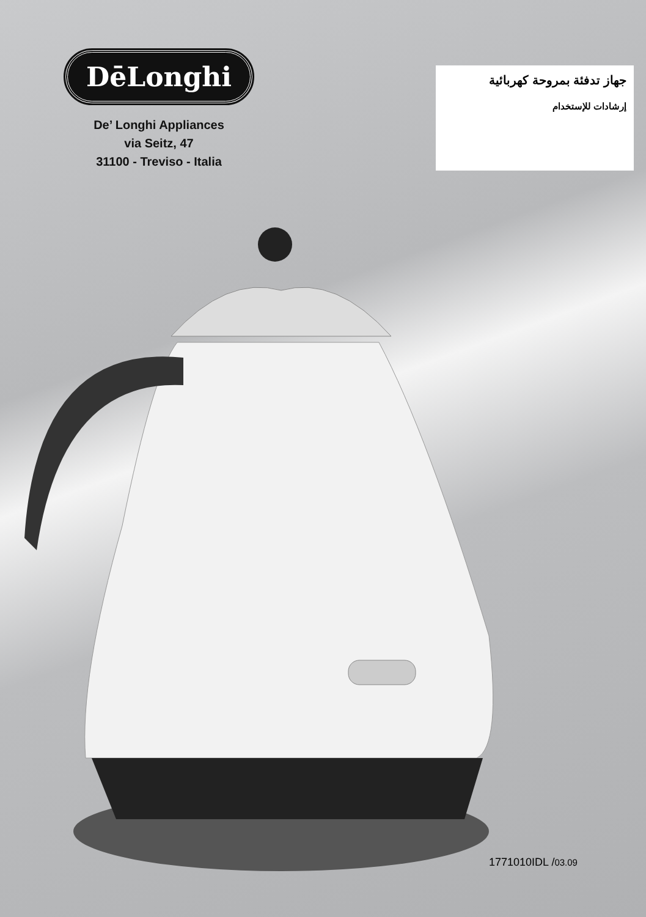DēLonghi
De’ Longhi Appliances
via Seitz, 47
31100 - Treviso - Italia
جهاز تدفئة بمروحة كهربائية
إرشادات للإستخدام
1771010IDL /03.09